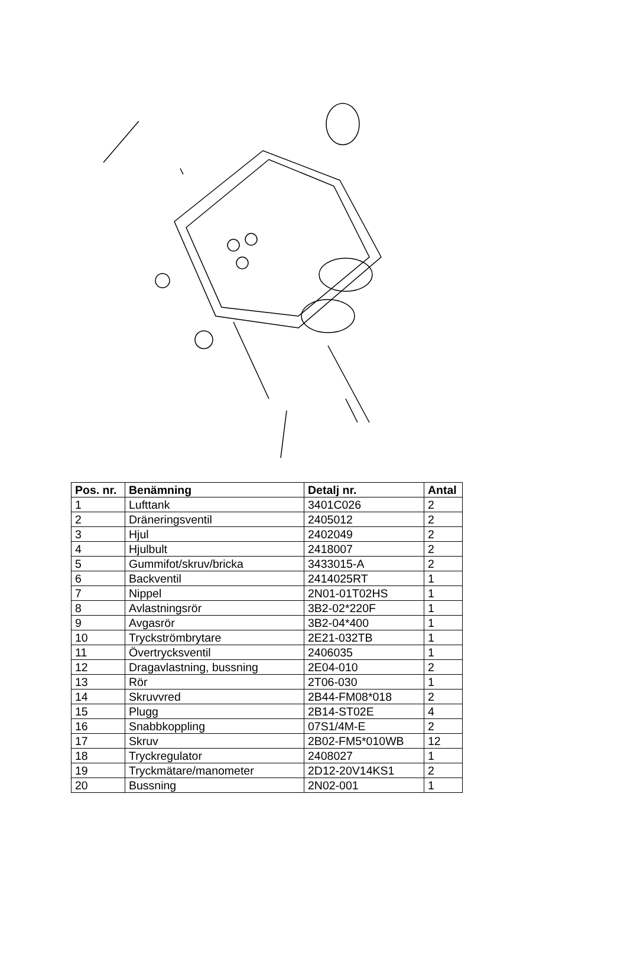| Pos. nr. | Benämning | Detalj nr. | Antal |
| --- | --- | --- | --- |
| 1 | Lufttank | 3401C026 | 2 |
| 2 | Dräneringsventil | 2405012 | 2 |
| 3 | Hjul | 2402049 | 2 |
| 4 | Hjulbult | 2418007 | 2 |
| 5 | Gummifot/skruv/bricka | 3433015-A | 2 |
| 6 | Backventil | 2414025RT | 1 |
| 7 | Nippel | 2N01-01T02HS | 1 |
| 8 | Avlastningsrör | 3B2-02*220F | 1 |
| 9 | Avgasrör | 3B2-04*400 | 1 |
| 10 | Tryckströmbrytare | 2E21-032TB | 1 |
| 11 | Övertrycksventil | 2406035 | 1 |
| 12 | Dragavlastning, bussning | 2E04-010 | 2 |
| 13 | Rör | 2T06-030 | 1 |
| 14 | Skruvvred | 2B44-FM08*018 | 2 |
| 15 | Plugg | 2B14-ST02E | 4 |
| 16 | Snabbkoppling | 07S1/4M-E | 2 |
| 17 | Skruv | 2B02-FM5*010WB | 12 |
| 18 | Tryckregulator | 2408027 | 1 |
| 19 | Tryckmätare/manometer | 2D12-20V14KS1 | 2 |
| 20 | Bussning | 2N02-001 | 1 |